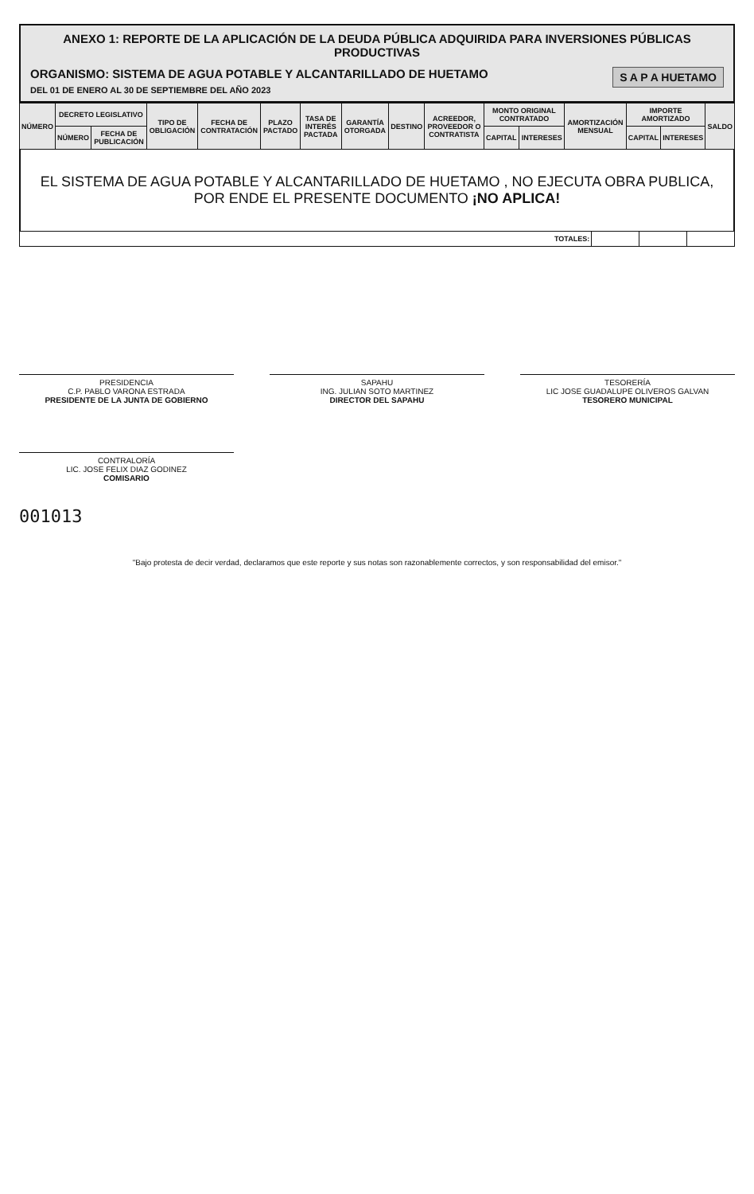ANEXO 1: REPORTE DE LA APLICACIÓN DE LA DEUDA PÚBLICA ADQUIRIDA PARA INVERSIONES PÚBLICAS PRODUCTIVAS
S A P A HUETAMO
ORGANISMO: SISTEMA DE AGUA POTABLE Y ALCANTARILLADO DE HUETAMO
DEL 01 DE ENERO AL 30 DE SEPTIEMBRE DEL AÑO 2023
| NÚMERO | DECRETO LEGISLATIVO | | TIPO DE OBLIGACIÓN | FECHA DE CONTRATACIÓN | PLAZO PACTADO | TASA DE INTERÉS PACTADA | GARANTÍA OTORGADA | DESTINO | ACREEDOR, PROVEEDOR O CONTRATISTA | MONTO ORIGINAL CONTRATADO | | AMORTIZACIÓN MENSUAL | IMPORTE AMORTIZADO | | SALDO |
| --- | --- | --- | --- | --- | --- | --- | --- | --- | --- | --- | --- | --- | --- | --- | --- |
| | NÚMERO | FECHA DE PUBLICACIÓN | | | | | | | | CAPITAL | INTERESES | | CAPITAL | INTERESES | |
EL SISTEMA DE AGUA POTABLE Y ALCANTARILLADO DE HUETAMO , NO EJECUTA OBRA PUBLICA, POR ENDE EL PRESENTE DOCUMENTO ¡NO APLICA!
| TOTALES: | | | |
PRESIDENCIA
C.P. PABLO VARONA ESTRADA
PRESIDENTE DE LA JUNTA DE GOBIERNO
SAPAHU
ING. JULIAN SOTO MARTINEZ
DIRECTOR DEL SAPAHU
TESORERÍA
LIC JOSE GUADALUPE OLIVEROS GALVAN
TESORERO MUNICIPAL
CONTRALORÍA
LIC. JOSE FELIX DIAZ GODINEZ
COMISARIO
001013
"Bajo protesta de decir verdad, declaramos que este reporte y sus notas son razonablemente correctos, y son responsabilidad del emisor."